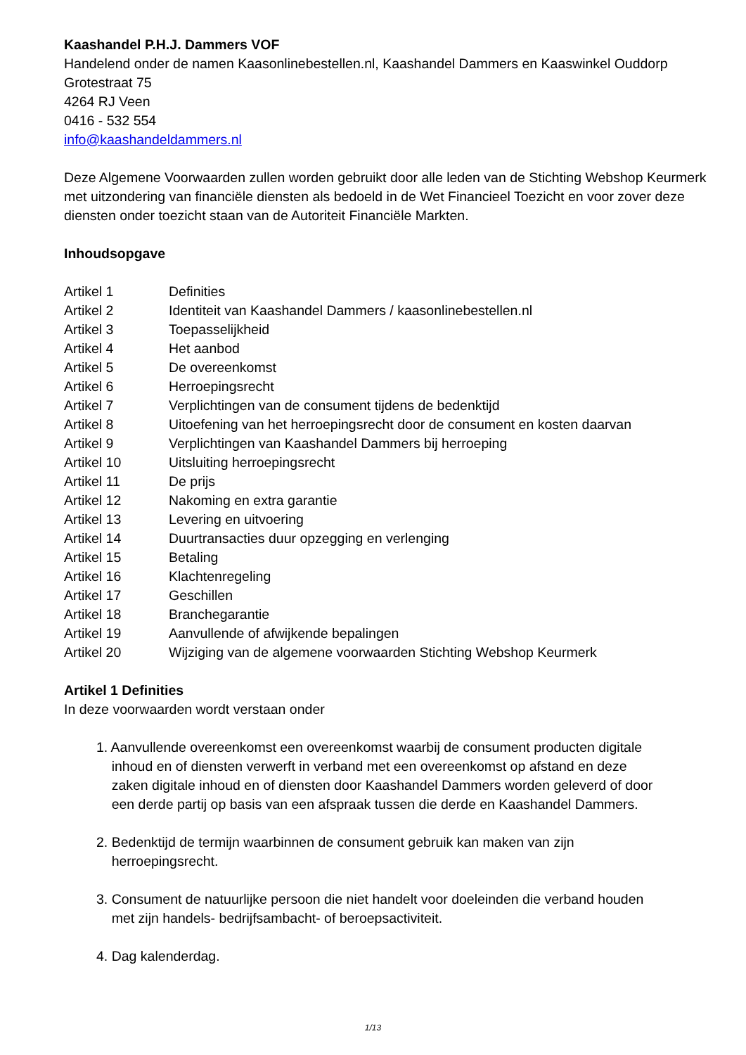Kaashandel P.H.J. Dammers VOF
Handelend onder de namen Kaasonlinebestellen.nl, Kaashandel Dammers en Kaaswinkel Ouddorp
Grotestraat 75
4264 RJ Veen
0416 - 532 554
info@kaashandeldammers.nl
Deze Algemene Voorwaarden zullen worden gebruikt door alle leden van de Stichting Webshop Keurmerk met uitzondering van financiële diensten als bedoeld in de Wet Financieel Toezicht en voor zover deze diensten onder toezicht staan van de Autoriteit Financiële Markten.
Inhoudsopgave
| Artikel 1 | Definities |
| Artikel 2 | Identiteit van Kaashandel Dammers / kaasonlinebestellen.nl |
| Artikel 3 | Toepasselijkheid |
| Artikel 4 | Het aanbod |
| Artikel 5 | De overeenkomst |
| Artikel 6 | Herroepingsrecht |
| Artikel 7 | Verplichtingen van de consument tijdens de bedenktijd |
| Artikel 8 | Uitoefening van het herroepingsrecht door de consument en kosten daarvan |
| Artikel 9 | Verplichtingen van Kaashandel Dammers bij herroeping |
| Artikel 10 | Uitsluiting herroepingsrecht |
| Artikel 11 | De prijs |
| Artikel 12 | Nakoming en extra garantie |
| Artikel 13 | Levering en uitvoering |
| Artikel 14 | Duurtransacties duur opzegging en verlenging |
| Artikel 15 | Betaling |
| Artikel 16 | Klachtenregeling |
| Artikel 17 | Geschillen |
| Artikel 18 | Branchegarantie |
| Artikel 19 | Aanvullende of afwijkende bepalingen |
| Artikel 20 | Wijziging van de algemene voorwaarden Stichting Webshop Keurmerk |
Artikel 1 Definities
In deze voorwaarden wordt verstaan onder
1. Aanvullende overeenkomst een overeenkomst waarbij de consument producten digitale
inhoud en of diensten verwerft in verband met een overeenkomst op afstand en deze
zaken digitale inhoud en of diensten door Kaashandel Dammers worden geleverd of door
een derde partij op basis van een afspraak tussen die derde en Kaashandel Dammers.
2. Bedenktijd de termijn waarbinnen de consument gebruik kan maken van zijn
herroepingsrecht.
3. Consument de natuurlijke persoon die niet handelt voor doeleinden die verband houden
met zijn handels- bedrijfsambacht- of beroepsactiviteit.
4. Dag kalenderdag.
1/13